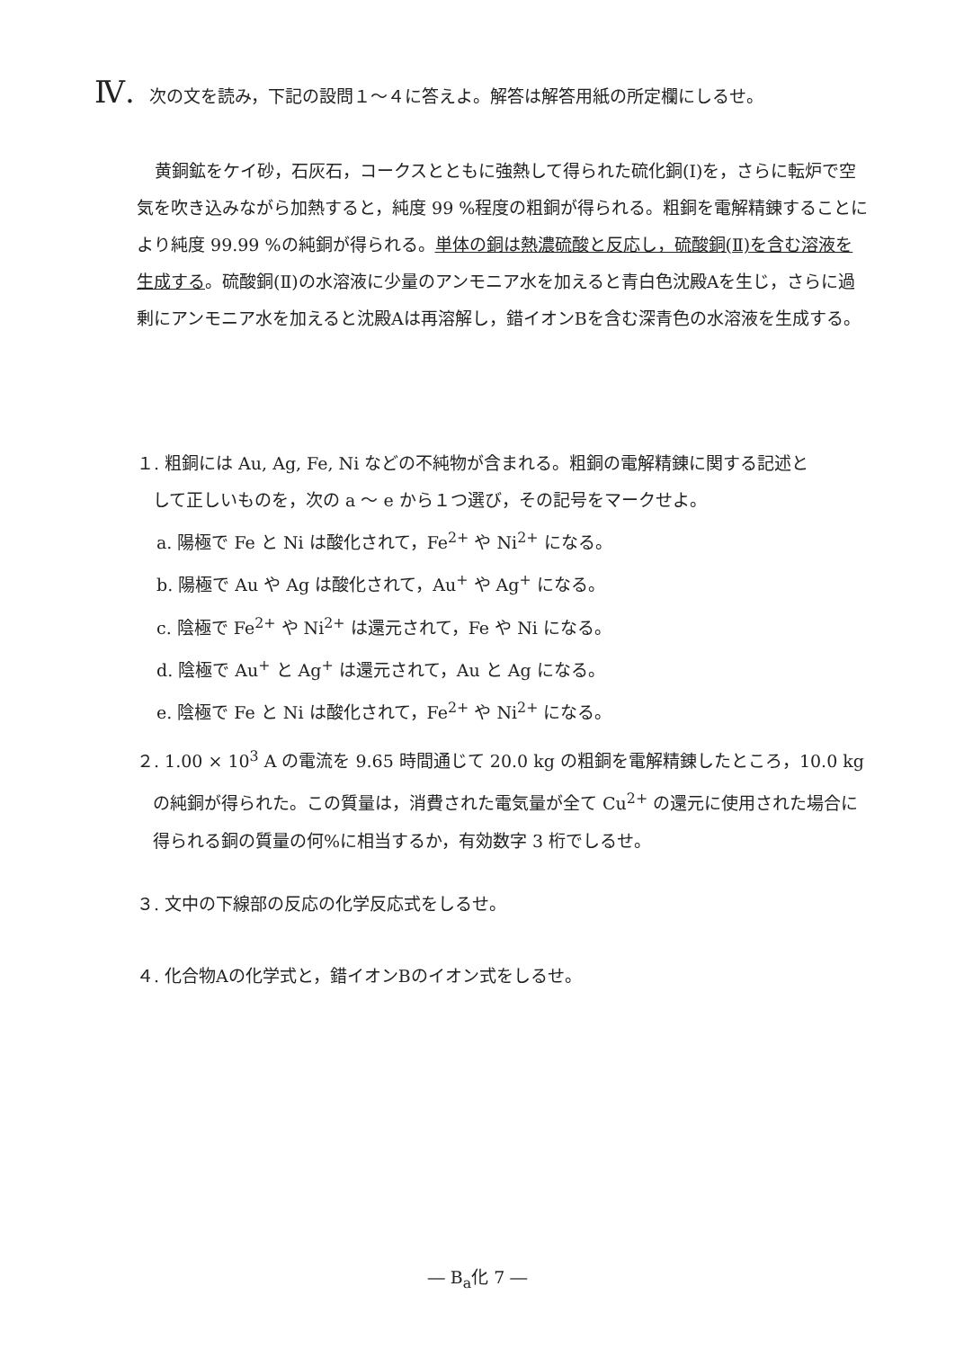Ⅳ. 次の文を読み，下記の設問１～４に答えよ。解答は解答用紙の所定欄にしるせ。
黄銅鉱をケイ砂，石灰石，コークスとともに強熱して得られた硫化銅(Ⅰ)を，さらに転炉で空気を吹き込みながら加熱すると，純度 99 %程度の粗銅が得られる。粗銅を電解精錬することにより純度 99.99 %の純銅が得られる。単体の銅は熱濃硫酸と反応し，硫酸銅(Ⅱ)を含む溶液を生成する。硫酸銅(Ⅱ)の水溶液に少量のアンモニア水を加えると青白色沈殿Aを生じ，さらに過剰にアンモニア水を加えると沈殿Aは再溶解し，錯イオンBを含む深青色の水溶液を生成する。
１. 粗銅には Au, Ag, Fe, Ni などの不純物が含まれる。粗銅の電解精錬に関する記述と
して正しいものを，次の a ～ e から１つ選び，その記号をマークせよ。
a. 陽極で Fe と Ni は酸化されて，Fe<sup>2+</sup> や Ni<sup>2+</sup> になる。
b. 陽極で Au や Ag は酸化されて，Au<sup>+</sup> や Ag<sup>+</sup> になる。
c. 陰極で Fe<sup>2+</sup> や Ni<sup>2+</sup> は還元されて，Fe や Ni になる。
d. 陰極で Au<sup>+</sup> と Ag<sup>+</sup> は還元されて，Au と Ag になる。
e. 陰極で Fe と Ni は酸化されて，Fe<sup>2+</sup> や Ni<sup>2+</sup> になる。
２. 1.00 × 10<sup>3</sup> A の電流を 9.65 時間通じて 20.0 kg の粗銅を電解精錬したところ，10.0 kg
の純銅が得られた。この質量は，消費された電気量が全て Cu<sup>2+</sup> の還元に使用された場合に得られる銅の質量の何%に相当するか，有効数字 3 桁でしるせ。
３. 文中の下線部の反応の化学反応式をしるせ。
４. 化合物Aの化学式と，錯イオンBのイオン式をしるせ。
― B<sub>a</sub>化 7 ―